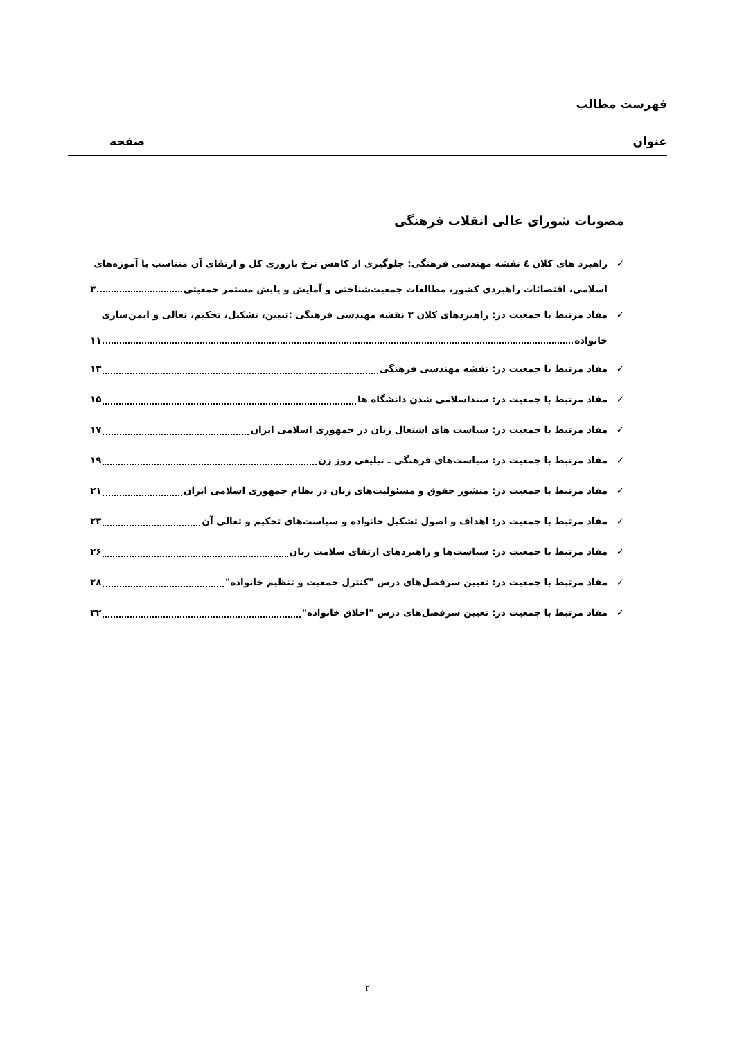فهرست مطالب
عنوان صفحه
مصوبات شورای عالی انقلاب فرهنگی
✓ راهبرد های کلان ٤ نقشه مهندسی فرهنگی: جلوگیری از کاهش نرخ باروری کل و ارتقای آن متناسب با آموزه‌های
اسلامی، اقتضائات راهبردی کشور، مطالعات جمعیت‌شناختی و آمایش و پایش مستمر جمعیتی ۳
✓ مفاد مرتبط با جمعیت در: راهبردهای کلان ۳ نقشه مهندسی فرهنگی :تبیین، تشکیل، تحکیم، تعالی و ایمن‌سازی
خانواده ۱۱
✓ مفاد مرتبط با جمعیت در: نقشه مهندسی فرهنگی ۱۳
✓ مفاد مرتبط با جمعیت در: سنداسلامی شدن دانشگاه ها ۱۵
✓ مفاد مرتبط با جمعیت در: سیاست های اشتغال زنان در جمهوری اسلامی ایران ۱۷
✓ مفاد مرتبط با جمعیت در: سیاست‌های فرهنگی ـ تبلیغی روز زن ۱۹
✓ مفاد مرتبط با جمعیت در: منشور حقوق و مسئولیت‌های زنان در نظام جمهوری اسلامی ایران ۲۱
✓ مفاد مرتبط با جمعیت در: اهداف و اصول تشکیل خانواده و سیاست‌های تحکیم و تعالی آن ۲۳
✓ مفاد مرتبط با جمعیت در: سیاست‌ها و راهبردهای ارتقای سلامت زنان ۲۶
✓ مفاد مرتبط با جمعیت در: تعیین سرفصل‌های درس "کنترل جمعیت و تنظیم خانواده" ۲۸
✓ مفاد مرتبط با جمعیت در: تعیین سرفصل‌های درس "اخلاق خانواده" ۳۲
۲